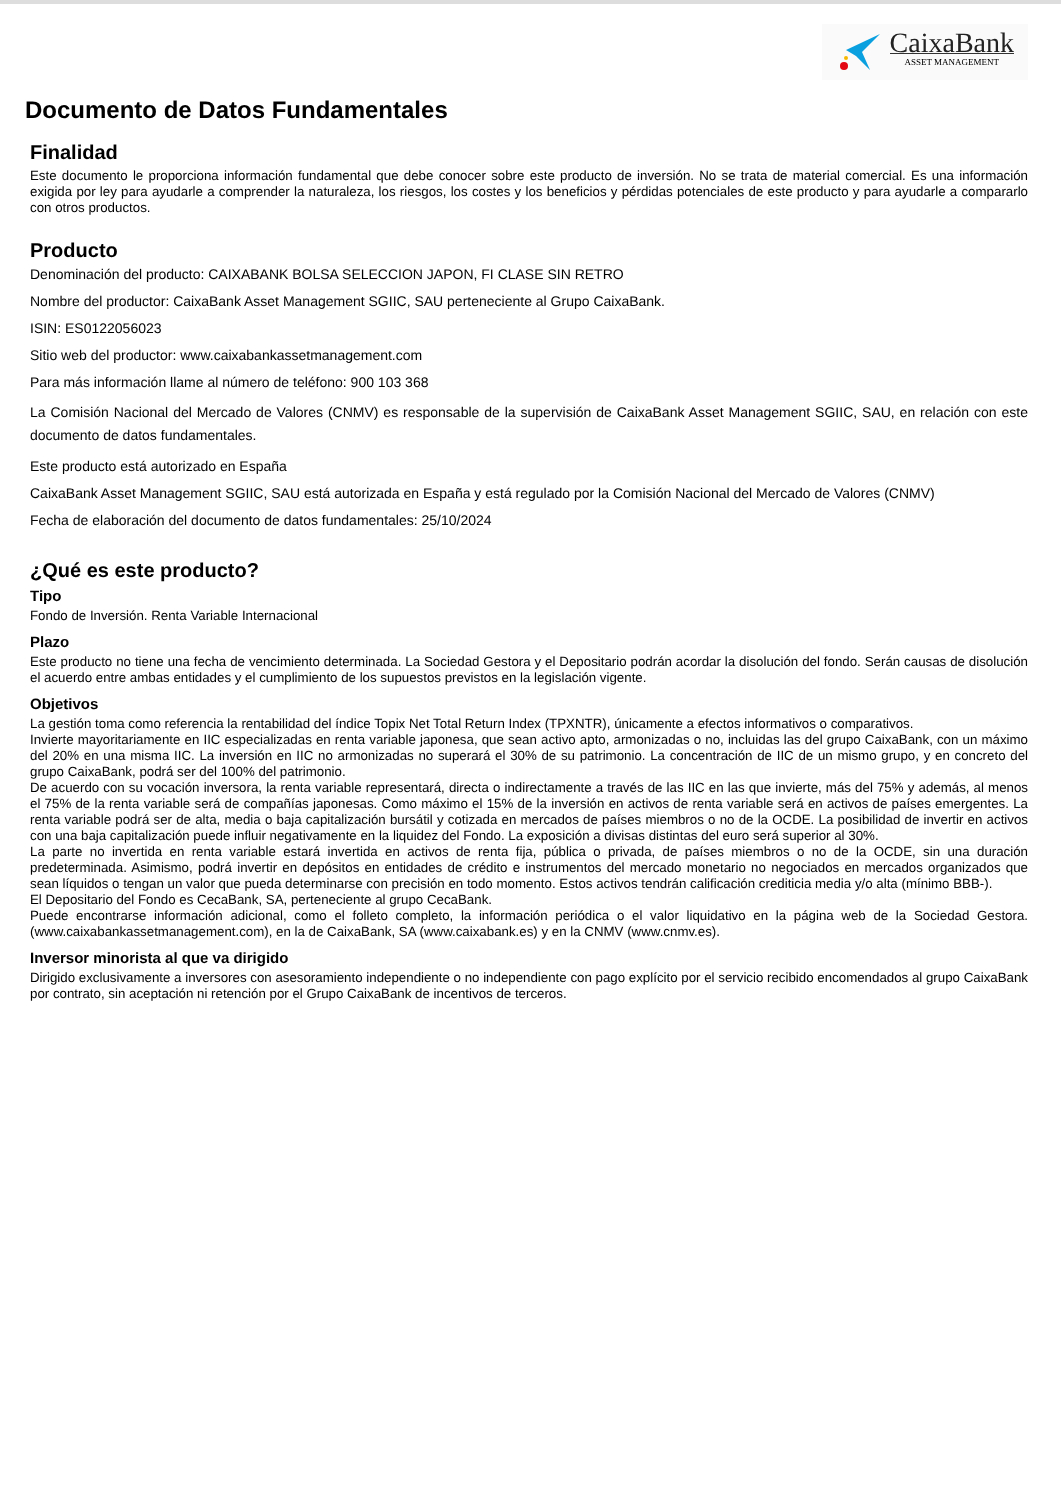CaixaBank
ASSET MANAGEMENT
Documento de Datos Fundamentales
Finalidad
Este documento le proporciona información fundamental que debe conocer sobre este producto de inversión. No se trata de material comercial. Es una información exigida por ley para ayudarle a comprender la naturaleza, los riesgos, los costes y los beneficios y pérdidas potenciales de este producto y para ayudarle a compararlo con otros productos.
Producto
Denominación del producto: CAIXABANK BOLSA SELECCION JAPON, FI CLASE SIN RETRO
Nombre del productor: CaixaBank Asset Management SGIIC, SAU perteneciente al Grupo CaixaBank.
ISIN: ES0122056023
Sitio web del productor: www.caixabankassetmanagement.com
Para más información llame al número de teléfono: 900 103 368
La Comisión Nacional del Mercado de Valores (CNMV) es responsable de la supervisión de CaixaBank Asset Management SGIIC, SAU, en relación con este documento de datos fundamentales.
Este producto está autorizado en España
CaixaBank Asset Management SGIIC, SAU está autorizada en España y está regulado por la Comisión Nacional del Mercado de Valores (CNMV)
Fecha de elaboración del documento de datos fundamentales: 25/10/2024
¿Qué es este producto?
Tipo
Fondo de Inversión. Renta Variable Internacional
Plazo
Este producto no tiene una fecha de vencimiento determinada. La Sociedad Gestora y el Depositario podrán acordar la disolución del fondo. Serán causas de disolución el acuerdo entre ambas entidades y el cumplimiento de los supuestos previstos en la legislación vigente.
Objetivos
La gestión toma como referencia la rentabilidad del índice Topix Net Total Return Index (TPXNTR), únicamente a efectos informativos o comparativos.
Invierte mayoritariamente en IIC especializadas en renta variable japonesa, que sean activo apto, armonizadas o no, incluidas las del grupo CaixaBank, con un máximo del 20% en una misma IIC. La inversión en IIC no armonizadas no superará el 30% de su patrimonio. La concentración de IIC de un mismo grupo, y en concreto del grupo CaixaBank, podrá ser del 100% del patrimonio.
De acuerdo con su vocación inversora, la renta variable representará, directa o indirectamente a través de las IIC en las que invierte, más del 75% y además, al menos el 75% de la renta variable será de compañías japonesas. Como máximo el 15% de la inversión en activos de renta variable será en activos de países emergentes. La renta variable podrá ser de alta, media o baja capitalización bursátil y cotizada en mercados de países miembros o no de la OCDE. La posibilidad de invertir en activos con una baja capitalización puede influir negativamente en la liquidez del Fondo. La exposición a divisas distintas del euro será superior al 30%.
La parte no invertida en renta variable estará invertida en activos de renta fija, pública o privada, de países miembros o no de la OCDE, sin una duración predeterminada. Asimismo, podrá invertir en depósitos en entidades de crédito e instrumentos del mercado monetario no negociados en mercados organizados que sean líquidos o tengan un valor que pueda determinarse con precisión en todo momento. Estos activos tendrán calificación crediticia media y/o alta (mínimo BBB-).
El Depositario del Fondo es CecaBank, SA, perteneciente al grupo CecaBank.
Puede encontrarse información adicional, como el folleto completo, la información periódica o el valor liquidativo en la página web de la Sociedad Gestora. (www.caixabankassetmanagement.com), en la de CaixaBank, SA (www.caixabank.es) y en la CNMV (www.cnmv.es).
Inversor minorista al que va dirigido
Dirigido exclusivamente a inversores con asesoramiento independiente o no independiente con pago explícito por el servicio recibido encomendados al grupo CaixaBank por contrato, sin aceptación ni retención por el Grupo CaixaBank de incentivos de terceros.